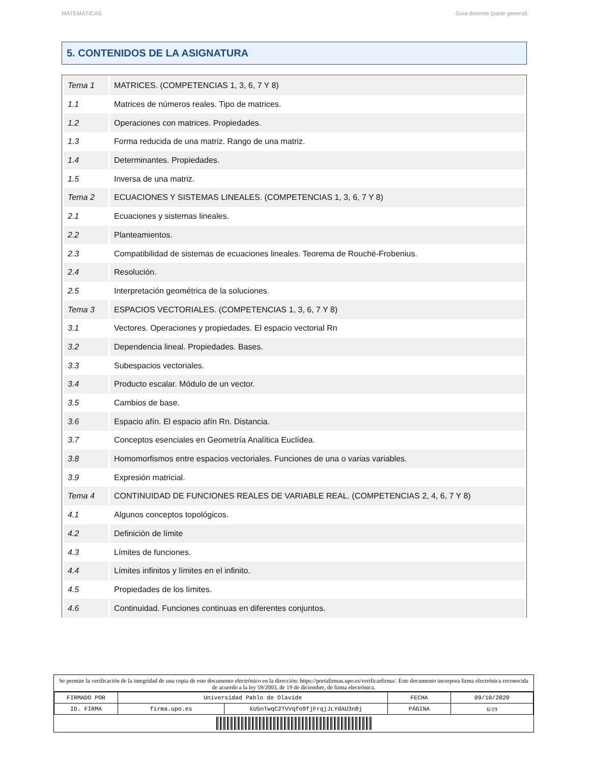MATEMÁTICAS Guía docente (parte general)
5. CONTENIDOS DE LA ASIGNATURA
| Tema 1 | MATRICES. (COMPETENCIAS 1, 3, 6, 7 Y 8) |
| 1.1 | Matrices de números reales. Tipo de matrices. |
| 1.2 | Operaciones con matrices. Propiedades. |
| 1.3 | Forma reducida de una matriz. Rango de una matriz. |
| 1.4 | Determinantes. Propiedades. |
| 1.5 | Inversa de una matriz. |
| Tema 2 | ECUACIONES Y SISTEMAS LINEALES. (COMPETENCIAS 1, 3, 6, 7 Y 8) |
| 2.1 | Ecuaciones y sistemas lineales. |
| 2.2 | Planteamientos. |
| 2.3 | Compatibilidad de sistemas de ecuaciones lineales. Teorema de Rouché-Frobenius. |
| 2.4 | Resolución. |
| 2.5 | Interpretación geométrica de la soluciones. |
| Tema 3 | ESPACIOS VECTORIALES. (COMPETENCIAS 1, 3, 6, 7 Y 8) |
| 3.1 | Vectores. Operaciones y propiedades. El espacio vectorial Rn |
| 3.2 | Dependencia lineal. Propiedades. Bases. |
| 3.3 | Subespacios vectoriales. |
| 3.4 | Producto escalar. Módulo de un vector. |
| 3.5 | Cambios de base. |
| 3.6 | Espacio afín. El espacio afín Rn. Distancia. |
| 3.7 | Conceptos esenciales en Geometría Analítica Euclídea. |
| 3.8 | Homomorfismos entre espacios vectoriales. Funciones de una o varias variables. |
| 3.9 | Expresión matricial. |
| Tema 4 | CONTINUIDAD DE FUNCIONES REALES DE VARIABLE REAL. (COMPETENCIAS 2, 4, 6, 7 Y 8) |
| 4.1 | Algunos conceptos topológicos. |
| 4.2 | Definición de límite |
| 4.3 | Límites de funciones. |
| 4.4 | Límites infinitos y límites en el infinito. |
| 4.5 | Propiedades de los límites. |
| 4.6 | Continuidad. Funciones continuas en diferentes conjuntos. |
Se permite la verificación de la integridad de una copia de este documento electrónico en la dirección: https://portafirmas.upo.es/verificarfirma/. Este documento incorpora firma electrónica reconocida de acuerdo a la ley 59/2003, de 19 de diciembre, de firma electrónica.
| FIRMADO POR | Universidad Pablo de Olavide | | FECHA | 09/10/2020 |
| ID. FIRMA | firma.upo.es | kU5nTwqC2TVVqfo9fjFrqjJLYdAU3n8j | PÁGINA | 6/19 |